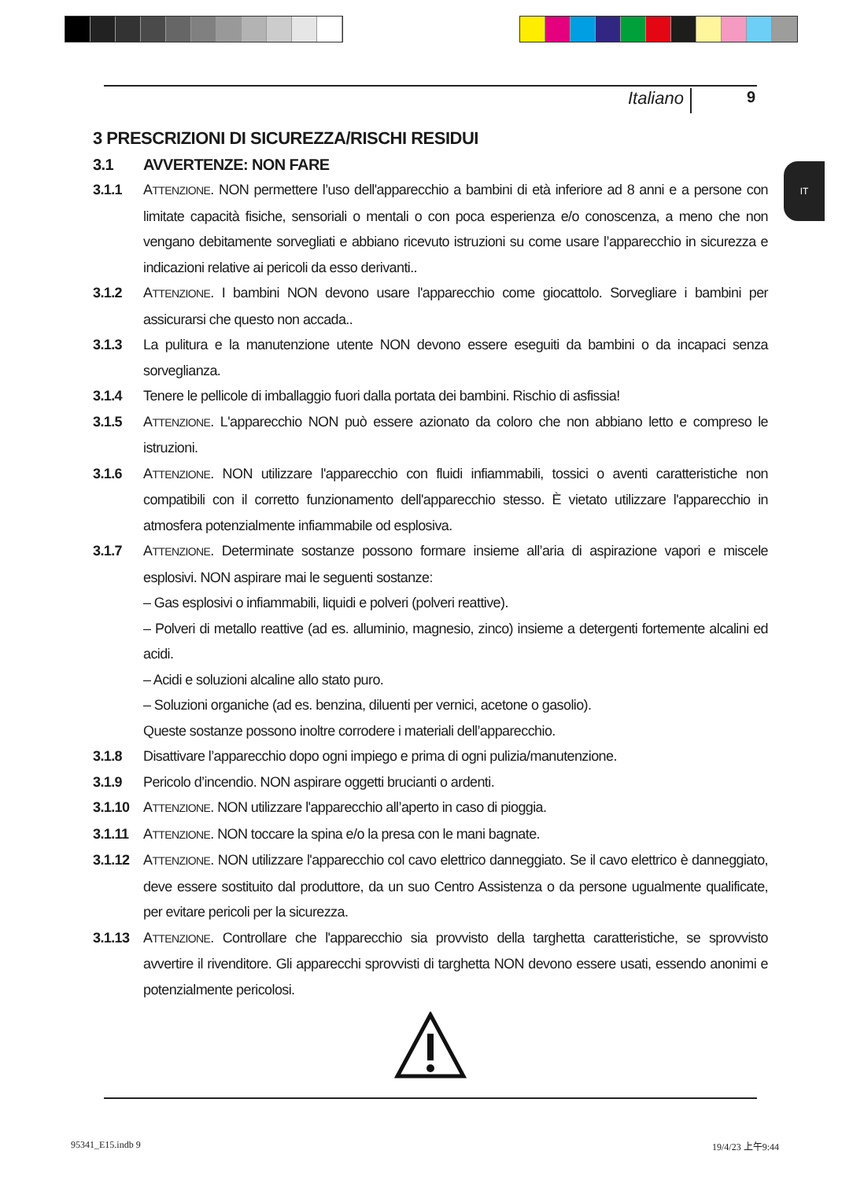Italiano 9
IT
3 PRESCRIZIONI DI SICUREZZA/RISCHI RESIDUI
3.1 AVVERTENZE: NON FARE
3.1.1 ATTENZIONE. NON permettere l’uso dell'apparecchio a bambini di età inferiore ad 8 anni e a persone con limitate capacità fisiche, sensoriali o mentali o con poca esperienza e/o conoscenza, a meno che non vengano debitamente sorvegliati e abbiano ricevuto istruzioni su come usare l’apparecchio in sicurezza e indicazioni relative ai pericoli da esso derivanti..
3.1.2 ATTENZIONE. I bambini NON devono usare l'apparecchio come giocattolo. Sorvegliare i bambini per assicurarsi che questo non accada..
3.1.3 La pulitura e la manutenzione utente NON devono essere eseguiti da bambini o da incapaci senza sorveglianza.
3.1.4 Tenere le pellicole di imballaggio fuori dalla portata dei bambini. Rischio di asfissia!
3.1.5 ATTENZIONE. L'apparecchio NON può essere azionato da coloro che non abbiano letto e compreso le istruzioni.
3.1.6 ATTENZIONE. NON utilizzare l'apparecchio con fluidi infiammabili, tossici o aventi caratteristiche non compatibili con il corretto funzionamento dell'apparecchio stesso. È vietato utilizzare l'apparecchio in atmosfera potenzialmente infiammabile od esplosiva.
3.1.7 ATTENZIONE. Determinate sostanze possono formare insieme all’aria di aspirazione vapori e miscele esplosivi. NON aspirare mai le seguenti sostanze:
– Gas esplosivi o infiammabili, liquidi e polveri (polveri reattive).
– Polveri di metallo reattive (ad es. alluminio, magnesio, zinco) insieme a detergenti fortemente alcalini ed acidi.
– Acidi e soluzioni alcaline allo stato puro.
– Soluzioni organiche (ad es. benzina, diluenti per vernici, acetone o gasolio).
Queste sostanze possono inoltre corrodere i materiali dell’apparecchio.
3.1.8 Disattivare l’apparecchio dopo ogni impiego e prima di ogni pulizia/manutenzione.
3.1.9 Pericolo d’incendio. NON aspirare oggetti brucianti o ardenti.
3.1.10 ATTENZIONE. NON utilizzare l'apparecchio all’aperto in caso di pioggia.
3.1.11 ATTENZIONE. NON toccare la spina e/o la presa con le mani bagnate.
3.1.12 ATTENZIONE. NON utilizzare l'apparecchio col cavo elettrico danneggiato. Se il cavo elettrico è danneggiato, deve essere sostituito dal produttore, da un suo Centro Assistenza o da persone ugualmente qualificate, per evitare pericoli per la sicurezza.
3.1.13 ATTENZIONE. Controllare che l'apparecchio sia provvisto della targhetta caratteristiche, se sprovvisto avvertire il rivenditore. Gli apparecchi sprovvisti di targhetta NON devono essere usati, essendo anonimi e potenzialmente pericolosi.
95341_E15.indb 9 19/4/23 上午9:44